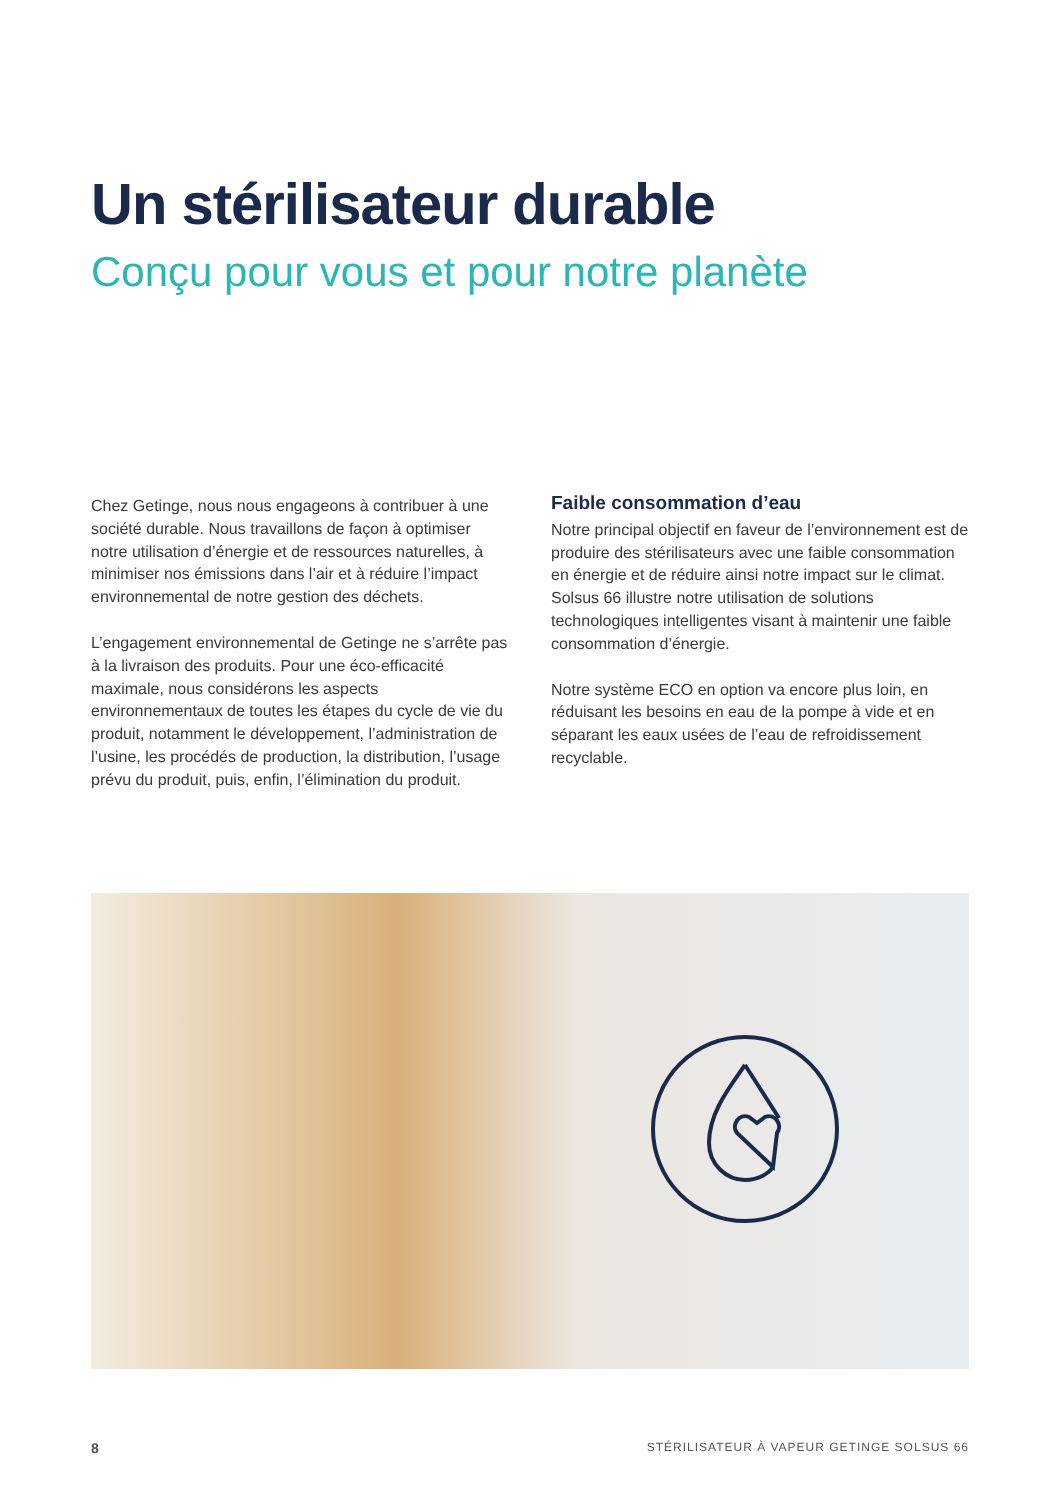Un stérilisateur durable
Conçu pour vous et pour notre planète
Chez Getinge, nous nous engageons à contribuer à une société durable. Nous travaillons de façon à optimiser notre utilisation d’énergie et de ressources naturelles, à minimiser nos émissions dans l’air et à réduire l’impact environnemental de notre gestion des déchets.
L’engagement environnemental de Getinge ne s’arrête pas à la livraison des produits. Pour une éco-efficacité maximale, nous considérons les aspects environnementaux de toutes les étapes du cycle de vie du produit, notamment le développement, l’administration de l’usine, les procédés de production, la distribution, l’usage prévu du produit, puis, enfin, l’élimination du produit.
Faible consommation d’eau
Notre principal objectif en faveur de l’environnement est de produire des stérilisateurs avec une faible consommation en énergie et de réduire ainsi notre impact sur le climat. Solsus 66 illustre notre utilisation de solutions technologiques intelligentes visant à maintenir une faible consommation d’énergie.
Notre système ECO en option va encore plus loin, en réduisant les besoins en eau de la pompe à vide et en séparant les eaux usées de l’eau de refroidissement recyclable.
8 STÉRILISATEUR À VAPEUR GETINGE SOLSUS 66